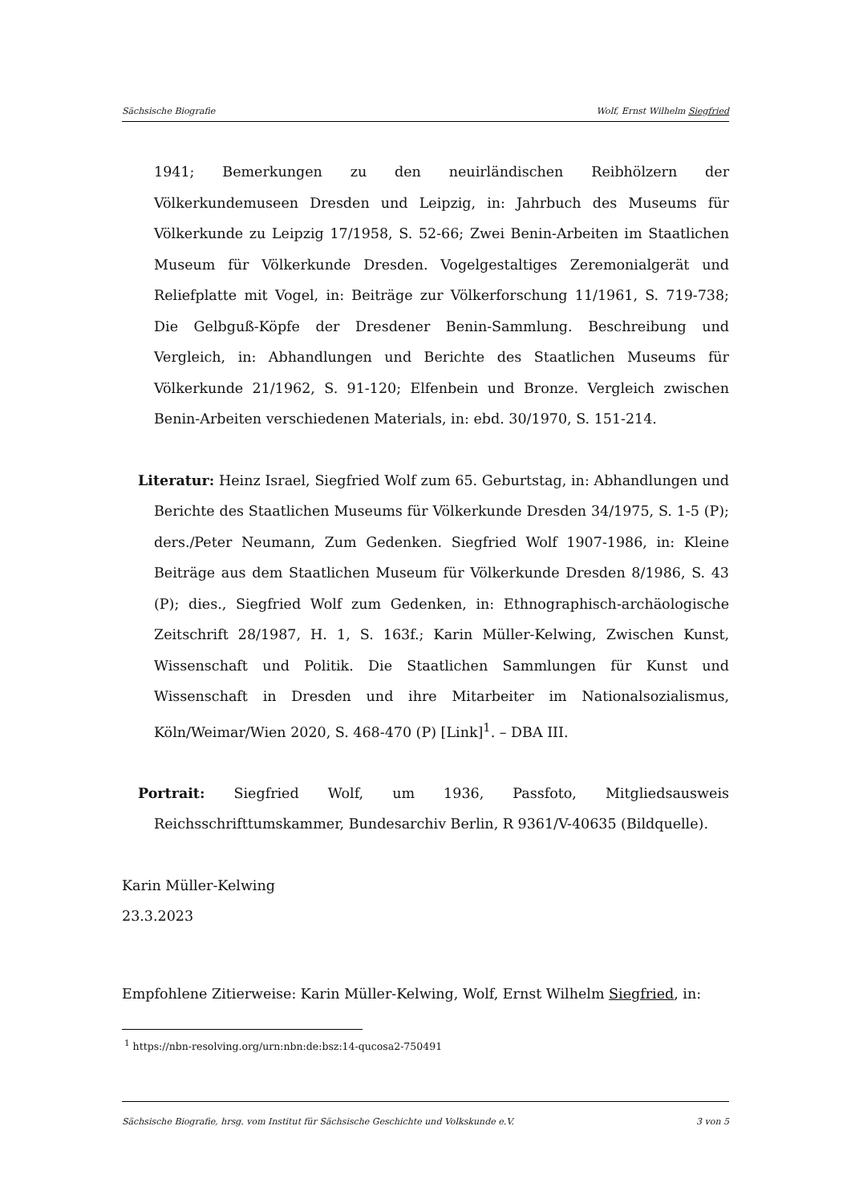Sächsische Biografie Wolf, Ernst Wilhelm Siegfried
1941; Bemerkungen zu den neuirländischen Reibhölzern der Völkerkundemuseen Dresden und Leipzig, in: Jahrbuch des Museums für Völkerkunde zu Leipzig 17/1958, S. 52-66; Zwei Benin-Arbeiten im Staatlichen Museum für Völkerkunde Dresden. Vogelgestaltiges Zeremonialgerät und Reliefplatte mit Vogel, in: Beiträge zur Völkerforschung 11/1961, S. 719-738; Die Gelbguß-Köpfe der Dresdener Benin-Sammlung. Beschreibung und Vergleich, in: Abhandlungen und Berichte des Staatlichen Museums für Völkerkunde 21/1962, S. 91-120; Elfenbein und Bronze. Vergleich zwischen Benin-Arbeiten verschiedenen Materials, in: ebd. 30/1970, S. 151-214.
Literatur: Heinz Israel, Siegfried Wolf zum 65. Geburtstag, in: Abhandlungen und Berichte des Staatlichen Museums für Völkerkunde Dresden 34/1975, S. 1-5 (P); ders./Peter Neumann, Zum Gedenken. Siegfried Wolf 1907-1986, in: Kleine Beiträge aus dem Staatlichen Museum für Völkerkunde Dresden 8/1986, S. 43 (P); dies., Siegfried Wolf zum Gedenken, in: Ethnographisch-archäologische Zeitschrift 28/1987, H. 1, S. 163f.; Karin Müller-Kelwing, Zwischen Kunst, Wissenschaft und Politik. Die Staatlichen Sammlungen für Kunst und Wissenschaft in Dresden und ihre Mitarbeiter im Nationalsozialismus, Köln/Weimar/Wien 2020, S. 468-470 (P) [Link]<sup>1</sup>. – DBA III.
Portrait: Siegfried Wolf, um 1936, Passfoto, Mitgliedsausweis Reichsschrifttumskammer, Bundesarchiv Berlin, R 9361/V-40635 (Bildquelle).
Karin Müller-Kelwing
23.3.2023
Empfohlene Zitierweise: Karin Müller-Kelwing, Wolf, Ernst Wilhelm Siegfried, in:
<sup>1</sup> https://nbn-resolving.org/urn:nbn:de:bsz:14-qucosa2-750491
Sächsische Biografie, hrsg. vom Institut für Sächsische Geschichte und Volkskunde e.V. 3 von 5